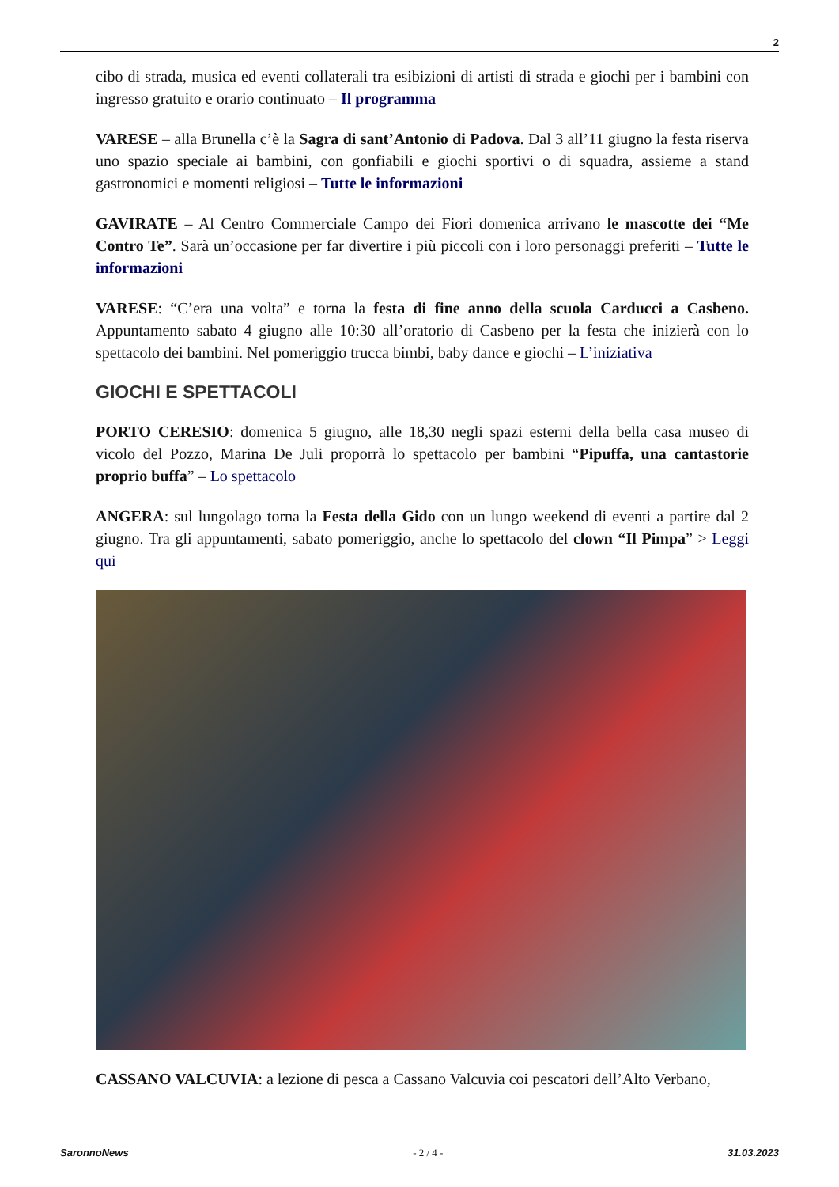2
cibo di strada, musica ed eventi collaterali tra esibizioni di artisti di strada e giochi per i bambini con ingresso gratuito e orario continuato – Il programma
VARESE – alla Brunella c’è la Sagra di sant’Antonio di Padova. Dal 3 all’11 giugno la festa riserva uno spazio speciale ai bambini, con gonfiabili e giochi sportivi o di squadra, assieme a stand gastronomici e momenti religiosi – Tutte le informazioni
GAVIRATE – Al Centro Commerciale Campo dei Fiori domenica arrivano le mascotte dei “Me Contro Te”. Sarà un’occasione per far divertire i più piccoli con i loro personaggi preferiti – Tutte le informazioni
VARESE: “C’era una volta” e torna la festa di fine anno della scuola Carducci a Casbeno. Appuntamento sabato 4 giugno alle 10:30 all’oratorio di Casbeno per la festa che inizierà con lo spettacolo dei bambini. Nel pomeriggio trucca bimbi, baby dance e giochi – L’iniziativa
GIOCHI E SPETTACOLI
PORTO CERESIO: domenica 5 giugno, alle 18,30 negli spazi esterni della bella casa museo di vicolo del Pozzo, Marina De Juli proporrà lo spettacolo per bambini “Pipuffa, una cantastorie proprio buffa” – Lo spettacolo
ANGERA: sul lungolago torna la Festa della Gido con un lungo weekend di eventi a partire dal 2 giugno. Tra gli appuntamenti, sabato pomeriggio, anche lo spettacolo del clown “Il Pimpa” > Leggi qui
CASSANO VALCUVIA: a lezione di pesca a Cassano Valcuvia coi pescatori dell’Alto Verbano,
SaronnoNews - 2 / 4 - 31.03.2023